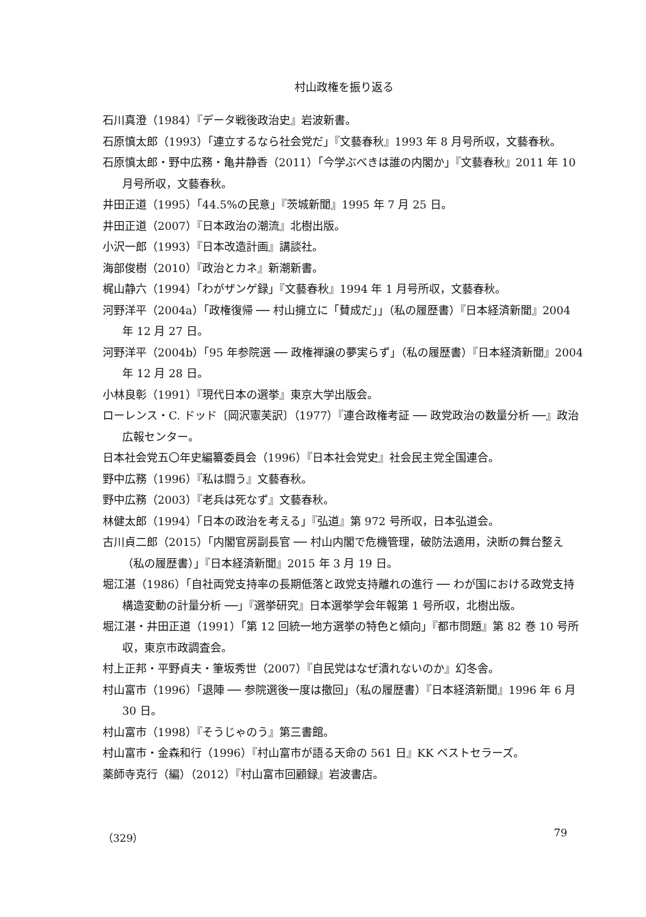村山政権を振り返る
石川真澄（1984）『データ戦後政治史』岩波新書。
石原慎太郎（1993）「連立するなら社会党だ」『文藝春秋』1993 年 8 月号所収，文藝春秋。
石原慎太郎・野中広務・亀井静香（2011）「今学ぶべきは誰の内閣か」『文藝春秋』2011 年 10 月号所収，文藝春秋。
井田正道（1995）「44.5%の民意」『茨城新聞』1995 年 7 月 25 日。
井田正道（2007）『日本政治の潮流』北樹出版。
小沢一郎（1993）『日本改造計画』講談社。
海部俊樹（2010）『政治とカネ』新潮新書。
梶山静六（1994）「わがザンゲ録」『文藝春秋』1994 年 1 月号所収，文藝春秋。
河野洋平（2004a）「政権復帰 ── 村山擁立に「賛成だ」」（私の履歴書）『日本経済新聞』2004 年 12 月 27 日。
河野洋平（2004b）「95 年参院選 ── 政権禅譲の夢実らず」（私の履歴書）『日本経済新聞』2004 年 12 月 28 日。
小林良彰（1991）『現代日本の選挙』東京大学出版会。
ローレンス・C. ドッド〔岡沢憲芙訳〕（1977）『連合政権考証 ── 政党政治の数量分析 ──』政治広報センター。
日本社会党五〇年史編纂委員会（1996）『日本社会党史』社会民主党全国連合。
野中広務（1996）『私は闘う』文藝春秋。
野中広務（2003）『老兵は死なず』文藝春秋。
林健太郎（1994）「日本の政治を考える」『弘道』第 972 号所収，日本弘道会。
古川貞二郎（2015）「内閣官房副長官 ── 村山内閣で危機管理，破防法適用，決断の舞台整え（私の履歴書）」『日本経済新聞』2015 年 3 月 19 日。
堀江湛（1986）「自社両党支持率の長期低落と政党支持離れの進行 ── わが国における政党支持構造変動の計量分析 ──」『選挙研究』日本選挙学会年報第 1 号所収，北樹出版。
堀江湛・井田正道（1991）「第 12 回統一地方選挙の特色と傾向」『都市問題』第 82 巻 10 号所収，東京市政調査会。
村上正邦・平野貞夫・筆坂秀世（2007）『自民党はなぜ潰れないのか』幻冬舎。
村山富市（1996）「退陣 ── 参院選後一度は撤回」（私の履歴書）『日本経済新聞』1996 年 6 月 30 日。
村山富市（1998）『そうじゃのう』第三書館。
村山富市・金森和行（1996）『村山富市が語る天命の 561 日』KK ベストセラーズ。
薬師寺克行（編）（2012）『村山富市回顧録』岩波書店。
（329） 79